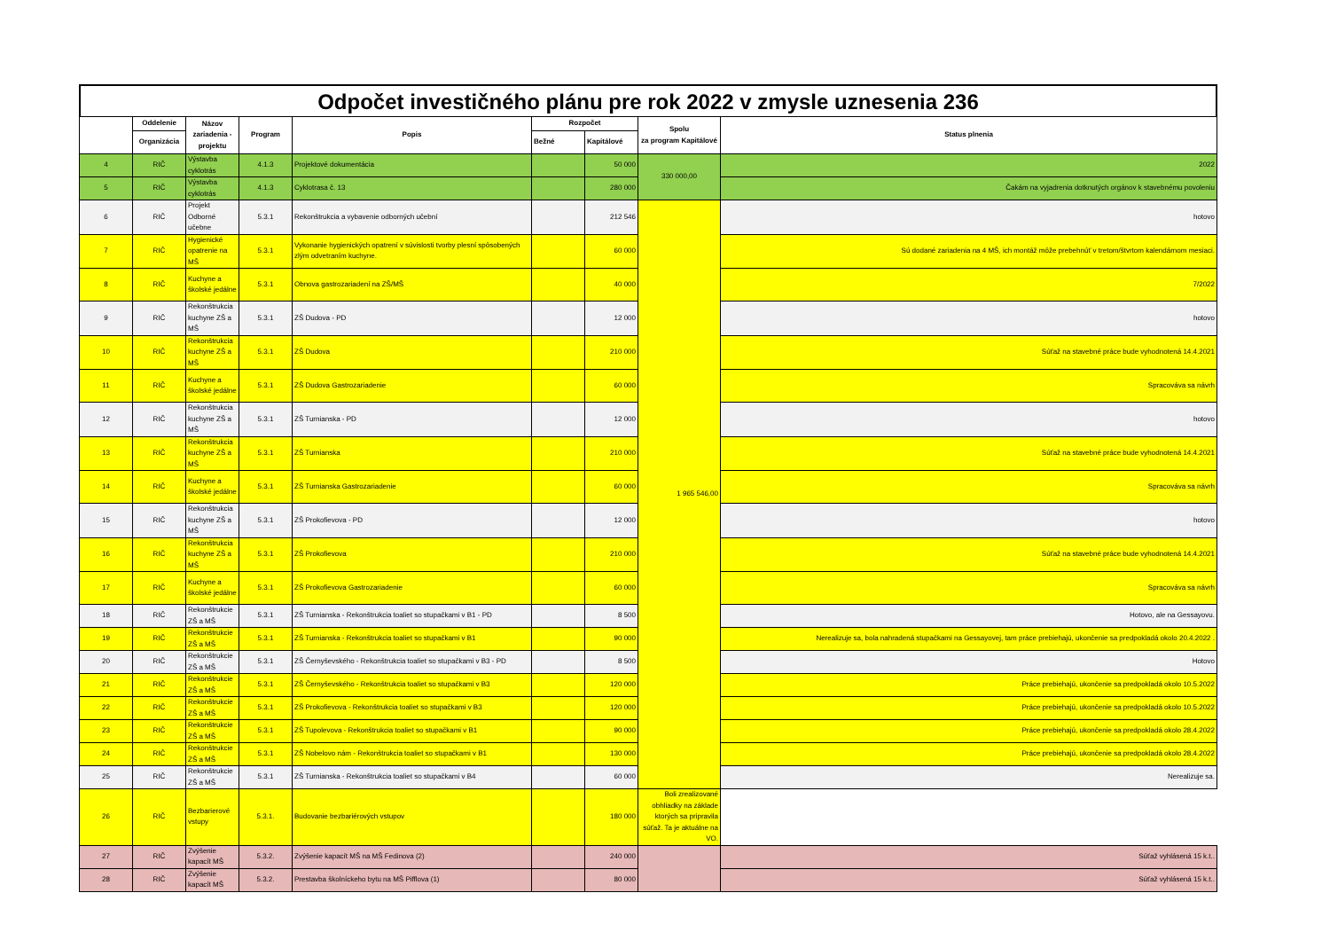Odpočet investičného plánu pre rok 2022 v zmysle uznesenia 236
| | Oddelenie | Názov zariadenia - projektu | Program | Popis | Rozpočet | | Spolu za program Kapitálové | Status plnenia |
| --- | --- | --- | --- | --- | --- | --- | --- | --- |
| | Organizácia | | | | Bežné | Kapitálové | | |
| 4 | RIČ | Výstavba cyklotrás | 4.1.3 | Projektové dokumentácia | | 50 000 | 330 000,00 | 2022 |
| 5 | RIČ | Výstavba cyklotrás | 4.1.3 | Cyklotrasa č. 13 | | 280 000 | | Čakám na vyjadrenia dotknutých orgánov k stavebnému povoleniu |
| 6 | RIČ | Projekt Odborné učebne | 5.3.1 | Rekonštrukcia a vybavenie odborných učební | | 212 546 | 1 965 546,00 | hotovo |
| 7 | RIČ | Hygienické opatrenie na MŠ | 5.3.1 | Vykonanie hygienických opatrení v súvislosti tvorby plesní spôsobených zlým odvetraním kuchyne. | | 60 000 | | Sú dodané zariadenia na 4 MŠ, ich montáž môže prebehnúť v tretom/štvrtom kalendárnom mesiaci. |
| 8 | RIČ | Kuchyne a školské jedálne | 5.3.1 | Obnova gastrozariadení na ZŠ/MŠ | | 40 000 | | 7/2022 |
| 9 | RIČ | Rekonštrukcia kuchyne ZŠ a MŠ | 5.3.1 | ZŠ Dudova - PD | | 12 000 | | hotovo |
| 10 | RIČ | Rekonštrukcia kuchyne ZŠ a MŠ | 5.3.1 | ZŠ Dudova | | 210 000 | | Súťaž na stavebné práce bude vyhodnotená 14.4.2021 |
| 11 | RIČ | Kuchyne a školské jedálne | 5.3.1 | ZŠ Dudova Gastrozariadenie | | 60 000 | | Spracováva sa návrh |
| 12 | RIČ | Rekonštrukcia kuchyne ZŠ a MŠ | 5.3.1 | ZŠ Turnianska - PD | | 12 000 | | hotovo |
| 13 | RIČ | Rekonštrukcia kuchyne ZŠ a MŠ | 5.3.1 | ZŠ Turnianska | | 210 000 | | Súťaž na stavebné práce bude vyhodnotená 14.4.2021 |
| 14 | RIČ | Kuchyne a školské jedálne | 5.3.1 | ZŠ Turnianska Gastrozariadenie | | 60 000 | | Spracováva sa návrh |
| 15 | RIČ | Rekonštrukcia kuchyne ZŠ a MŠ | 5.3.1 | ZŠ Prokofievova - PD | | 12 000 | | hotovo |
| 16 | RIČ | Rekonštrukcia kuchyne ZŠ a MŠ | 5.3.1 | ZŠ Prokofievova | | 210 000 | | Súťaž na stavebné práce bude vyhodnotená 14.4.2021 |
| 17 | RIČ | Kuchyne a školské jedálne | 5.3.1 | ZŠ Prokofievova Gastrozariadenie | | 60 000 | | Spracováva sa návrh |
| 18 | RIČ | Rekonštrukcie ZŠ a MŠ | 5.3.1 | ZŠ Turnianska - Rekonštrukcia toaliet so stupačkami v B1 - PD | | 8 500 | | Hotovo, ale na Gessayovu. |
| 19 | RIČ | Rekonštrukcie ZŠ a MŠ | 5.3.1 | ZŠ Turnianska - Rekonštrukcia toaliet so stupačkami v B1 | | 90 000 | | Nerealizuje sa, bola nahradená stupačkami na Gessayovej, tam práce prebiehajú, ukončenie sa predpokladá okolo 20.4.2022 . |
| 20 | RIČ | Rekonštrukcie ZŠ a MŠ | 5.3.1 | ZŠ Černyševského - Rekonštrukcia toaliet so stupačkami v B3 - PD | | 8 500 | | Hotovo |
| 21 | RIČ | Rekonštrukcie ZŠ a MŠ | 5.3.1 | ZŠ Černyševského - Rekonštrukcia toaliet so stupačkami v B3 | | 120 000 | | Práce prebiehajú, ukončenie sa predpokladá okolo 10.5.2022 |
| 22 | RIČ | Rekonštrukcie ZŠ a MŠ | 5.3.1 | ZŠ Prokofievova - Rekonštrukcia toaliet so stupačkami v B3 | | 120 000 | | Práce prebiehajú, ukončenie sa predpokladá okolo 10.5.2022 |
| 23 | RIČ | Rekonštrukcie ZŠ a MŠ | 5.3.1 | ZŠ Tupolevova - Rekonštrukcia toaliet so stupačkami v B1 | | 90 000 | | Práce prebiehajú, ukončenie sa predpokladá okolo 28.4.2022 |
| 24 | RIČ | Rekonštrukcie ZŠ a MŠ | 5.3.1 | ZŠ Nobelovo nám - Rekonštrukcia toaliet so stupačkami v B1 | | 130 000 | | Práce prebiehajú, ukončenie sa predpokladá okolo 28.4.2022 |
| 25 | RIČ | Rekonštrukcie ZŠ a MŠ | 5.3.1 | ZŠ Turnianska - Rekonštrukcia toaliet so stupačkami v B4 | | 60 000 | | Nerealizuje sa. |
| 26 | RIČ | Bezbarierové vstupy | 5.3.1. | Budovanie bezbariérových vstupov | | 180 000 | Boli zrealizované obhliadky na základe ktorých sa pripravila súťaž. Ta je aktuálne na VO. | |
| 27 | RIČ | Zvýšenie kapacít MŠ | 5.3.2. | Zvýšenie kapacít MŠ na MŠ Fedinova (2) | | 240 000 | | Súťaž vyhlásená 15 k.t.. |
| 28 | RIČ | Zvýšenie kapacít MŠ | 5.3.2. | Prestavba školníckeho bytu na MŠ Pifflova (1) | | 80 000 | | Súťaž vyhlásená 15 k.t.. |